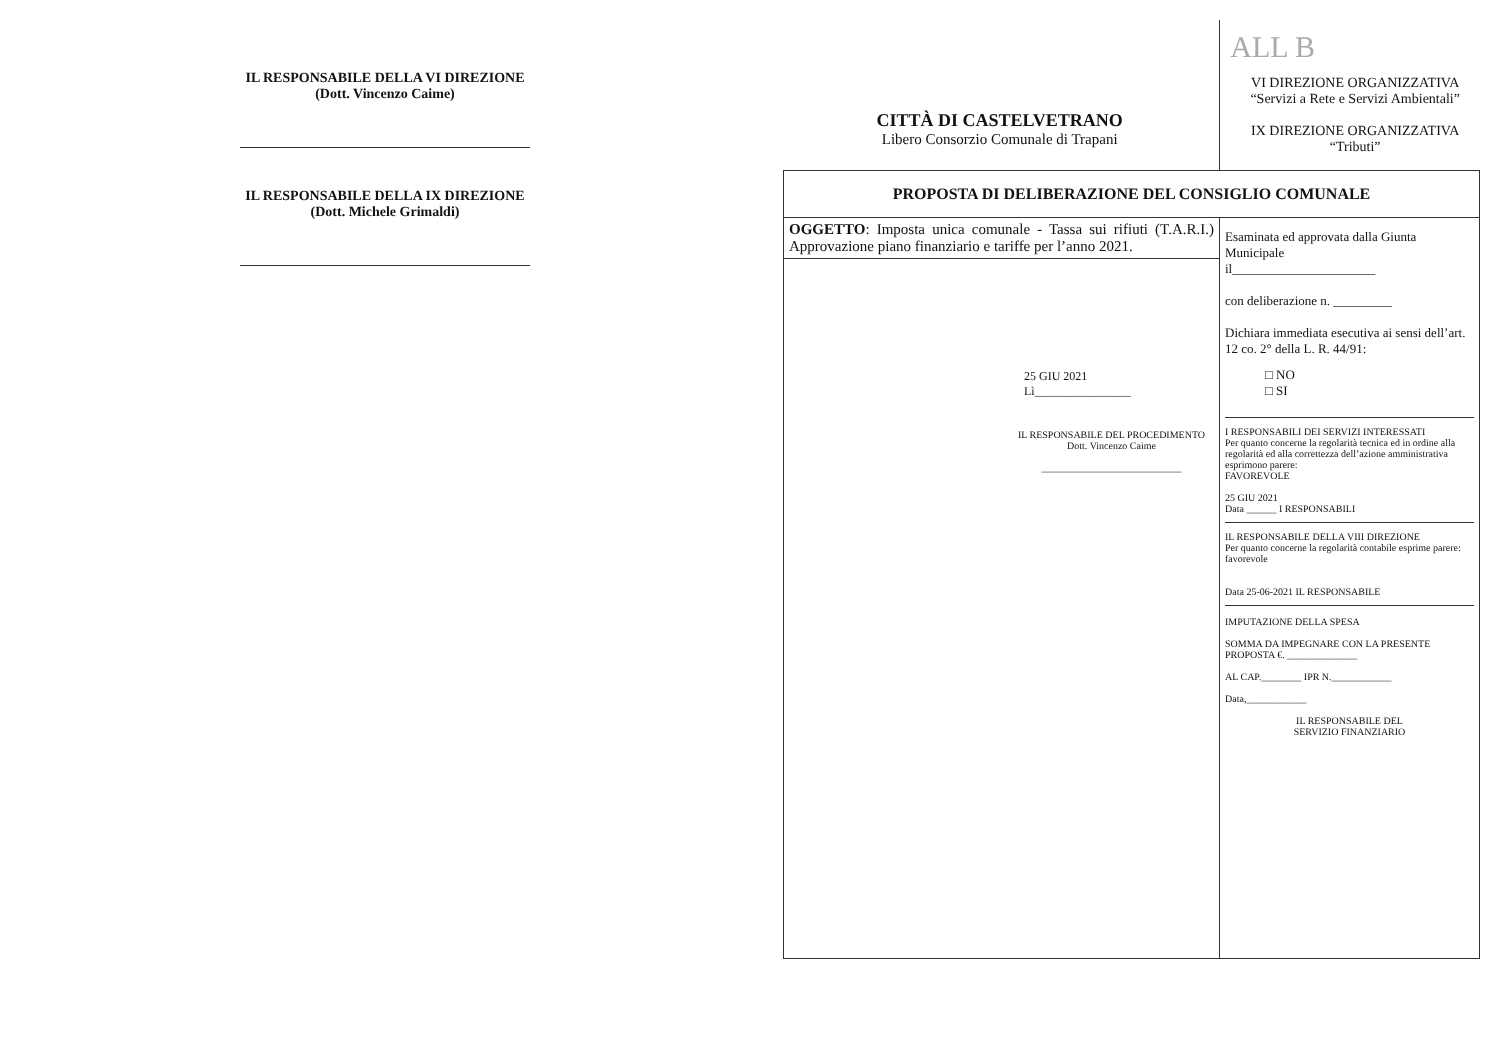IL RESPONSABILE DELLA VI DIREZIONE
(Dott. Vincenzo Caime)
IL RESPONSABILE DELLA IX DIREZIONE
(Dott. Michele Grimaldi)
CITTÀ DI CASTELVETRANO
Libero Consorzio Comunale di Trapani
ALL B
VI DIREZIONE ORGANIZZATIVA
“Servizi a Rete e Servizi Ambientali”
IX DIREZIONE ORGANIZZATIVA
“Tributi”
PROPOSTA DI DELIBERAZIONE DEL CONSIGLIO COMUNALE
OGGETTO: Imposta unica comunale - Tassa sui rifiuti (T.A.R.I.) Approvazione piano finanziario e tariffe per l’anno 2021.
25 GIU 2021
Lì________________
IL RESPONSABILE DEL PROCEDIMENTO
Dott. Vincenzo Caime
____________________________
Esaminata ed approvata dalla Giunta Municipale
il______________________
con deliberazione n. _________
Dichiara immediata esecutiva ai sensi dell’art. 12 co. 2° della L. R. 44/91:
□ NO
□ SI
I RESPONSABILI DEI SERVIZI INTERESSATI
Per quanto concerne la regolarità tecnica ed in ordine alla regolarità ed alla correttezza dell’azione amministrativa esprimono parere:
FAVOREVOLE
25 GIU 2021
Data ______ I RESPONSABILI
IL RESPONSABILE DELLA VIII DIREZIONE
Per quanto concerne la regolarità contabile esprime parere: favorevole
Data 25-06-2021 IL RESPONSABILE
IMPUTAZIONE DELLA SPESA
SOMMA DA IMPEGNARE CON LA PRESENTE PROPOSTA €. ______________
AL CAP.________ IPR N.____________
Data,____________
IL RESPONSABILE DEL
SERVIZIO FINANZIARIO